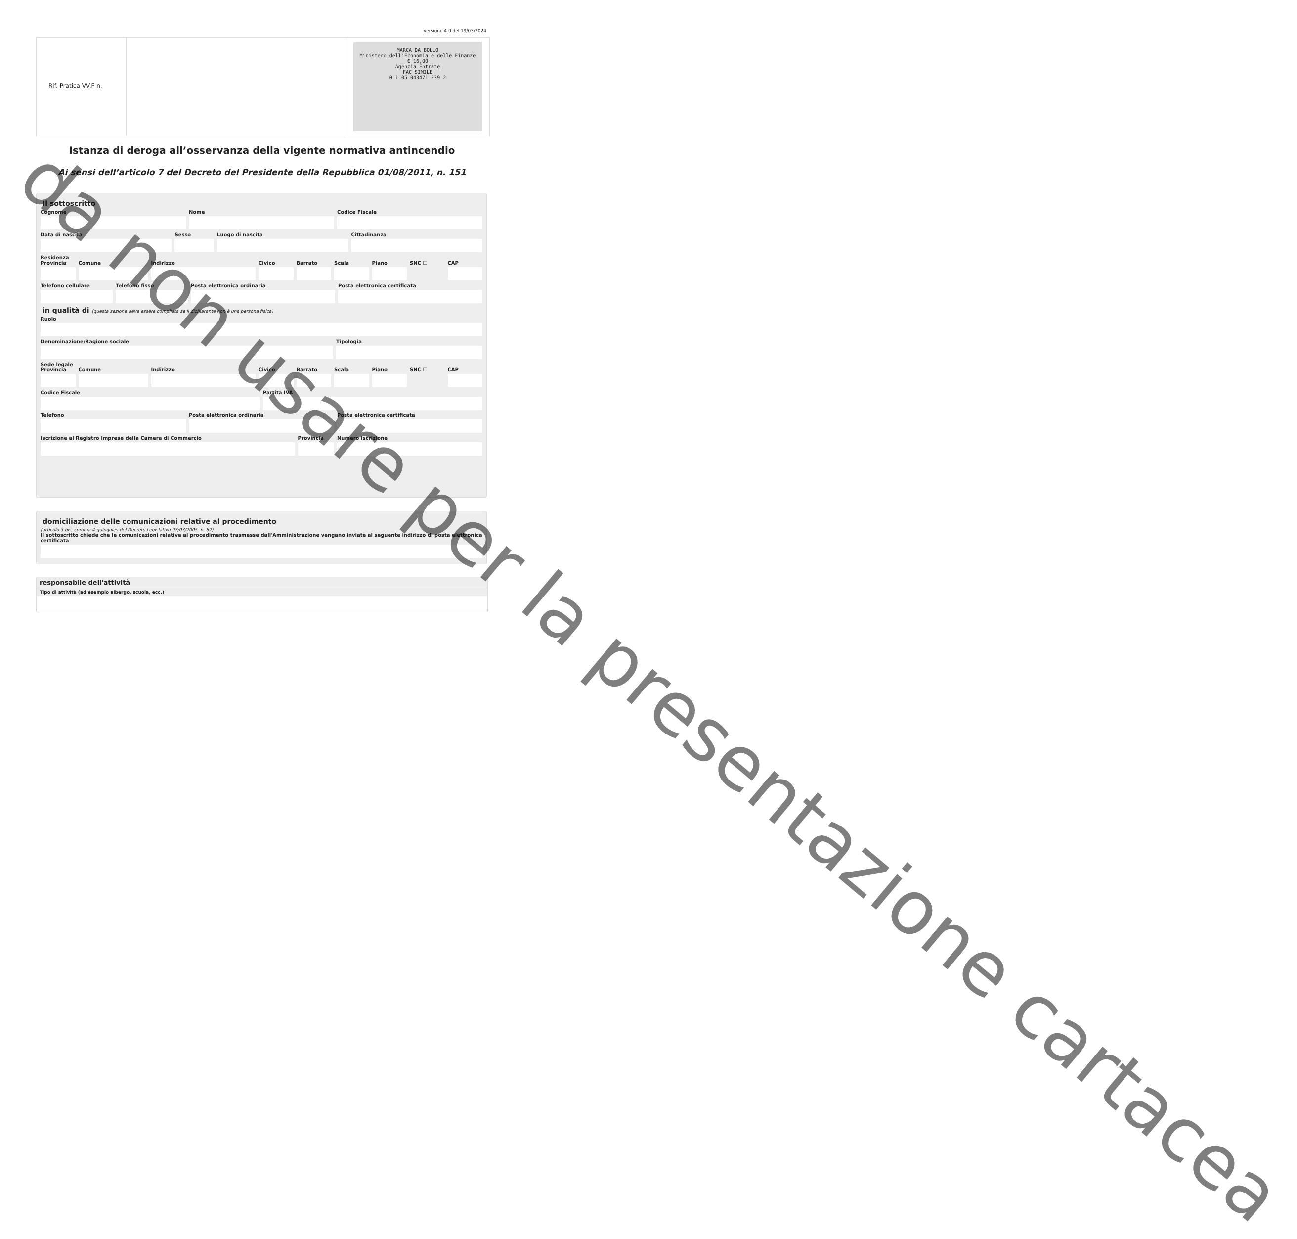versione 4.0 del 19/03/2024
Rif. Pratica VV.F n.
MARCA DA BOLLO
Ministero dell'Economia e delle Finanze
€ 16,00
Agenzia Entrate
FAC SIMILE
0 1 05 043471 239 2
Istanza di deroga all’osservanza della vigente normativa antincendio
Ai sensi dell’articolo 7 del Decreto del Presidente della Repubblica 01/08/2011, n. 151
Il sottoscritto
Cognome Nome Codice Fiscale
Data di nascita Sesso Luogo di nascita Cittadinanza
Residenza
Provincia Comune Indirizzo Civico Barrato Scala Piano SNC ☐ CAP
Telefono cellulare Telefono fisso Posta elettronica ordinaria Posta elettronica certificata
in qualità di (questa sezione deve essere compilata se il dichiarante non è una persona fisica)
Ruolo
Denominazione/Ragione sociale Tipologia
Sede legale
Provincia Comune Indirizzo Civico Barrato Scala Piano SNC ☐ CAP
Codice Fiscale Partita IVA
Telefono Posta elettronica ordinaria Posta elettronica certificata
Iscrizione al Registro Imprese della Camera di Commercio
Provincia Numero Iscrizione
domiciliazione delle comunicazioni relative al procedimento
(articolo 3-bis, comma 4-quinquies del Decreto Legislativo 07/03/2005, n. 82)
Il sottoscritto chiede che le comunicazioni relative al procedimento trasmesse dall'Amministrazione vengano inviate al seguente indirizzo di posta elettronica certificata
responsabile dell'attività
Tipo di attività (ad esempio albergo, scuola, ecc.)
da non usare per la presentazione cartacea